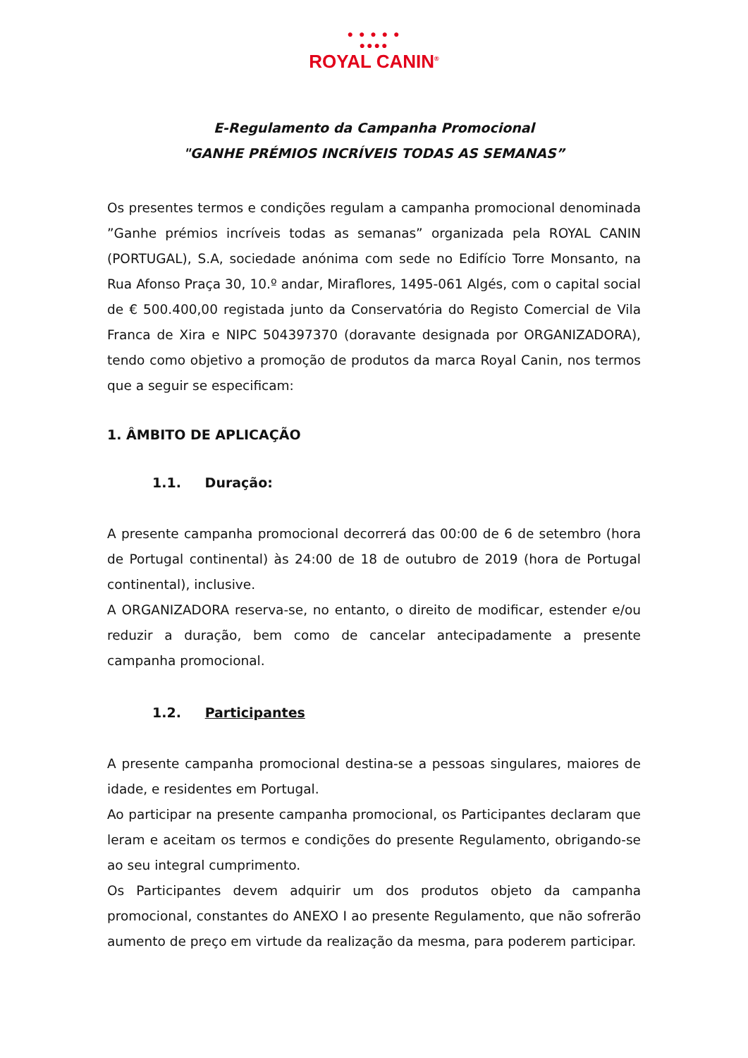● ● ● ● ●
●●●●
ROYAL CANIN<sup>®</sup>
E-Regulamento da Campanha Promocional
"GANHE PRÉMIOS INCRÍVEIS TODAS AS SEMANAS”
Os presentes termos e condições regulam a campanha promocional denominada ”Ganhe prémios incríveis todas as semanas” organizada pela ROYAL CANIN (PORTUGAL), S.A, sociedade anónima com sede no Edifício Torre Monsanto, na Rua Afonso Praça 30, 10.º andar, Miraflores, 1495-061 Algés, com o capital social de € 500.400,00 registada junto da Conservatória do Registo Comercial de Vila Franca de Xira e NIPC 504397370 (doravante designada por ORGANIZADORA), tendo como objetivo a promoção de produtos da marca Royal Canin, nos termos que a seguir se especificam:
1. ÂMBITO DE APLICAÇÃO
1.1. Duração:
A presente campanha promocional decorrerá das 00:00 de 6 de setembro (hora de Portugal continental) às 24:00 de 18 de outubro de 2019 (hora de Portugal continental), inclusive.
A ORGANIZADORA reserva-se, no entanto, o direito de modificar, estender e/ou reduzir a duração, bem como de cancelar antecipadamente a presente campanha promocional.
1.2. Participantes
A presente campanha promocional destina-se a pessoas singulares, maiores de idade, e residentes em Portugal.
Ao participar na presente campanha promocional, os Participantes declaram que leram e aceitam os termos e condições do presente Regulamento, obrigando-se ao seu integral cumprimento.
Os Participantes devem adquirir um dos produtos objeto da campanha promocional, constantes do ANEXO I ao presente Regulamento, que não sofrerão aumento de preço em virtude da realização da mesma, para poderem participar.